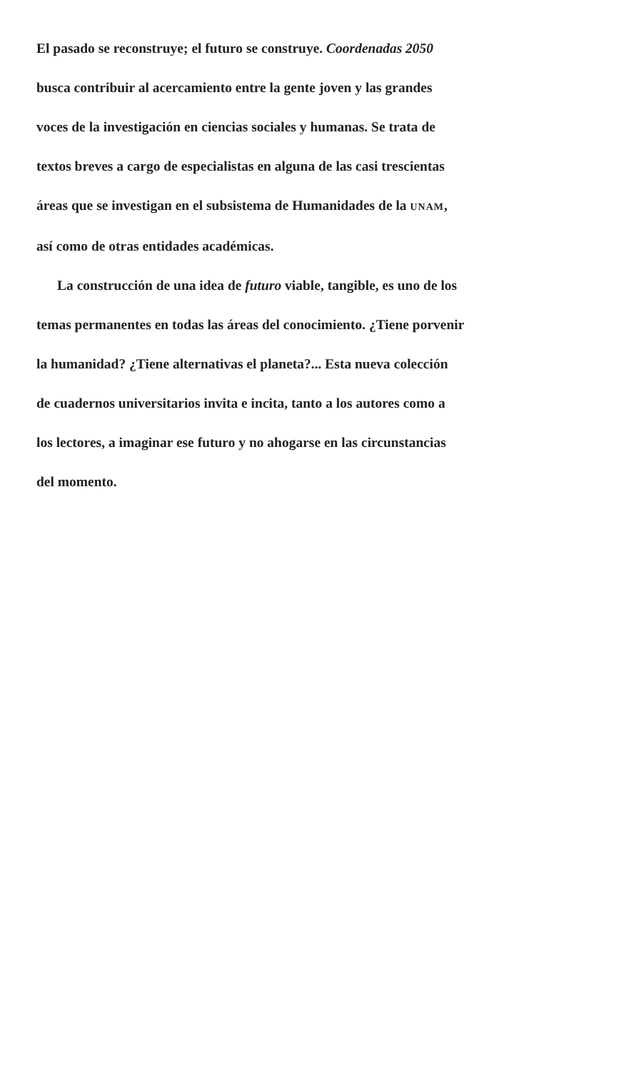El pasado se reconstruye; el futuro se construye. Coordenadas 2050 busca contribuir al acercamiento entre la gente joven y las grandes voces de la investigación en ciencias sociales y humanas. Se trata de textos breves a cargo de especialistas en alguna de las casi trescientas áreas que se investigan en el subsistema de Humanidades de la UNAM, así como de otras entidades académicas.
La construcción de una idea de futuro viable, tangible, es uno de los temas permanentes en todas las áreas del conocimiento. ¿Tiene porvenir la humanidad? ¿Tiene alternativas el planeta?... Esta nueva colección de cuadernos universitarios invita e incita, tanto a los autores como a los lectores, a imaginar ese futuro y no ahogarse en las circunstancias del momento.